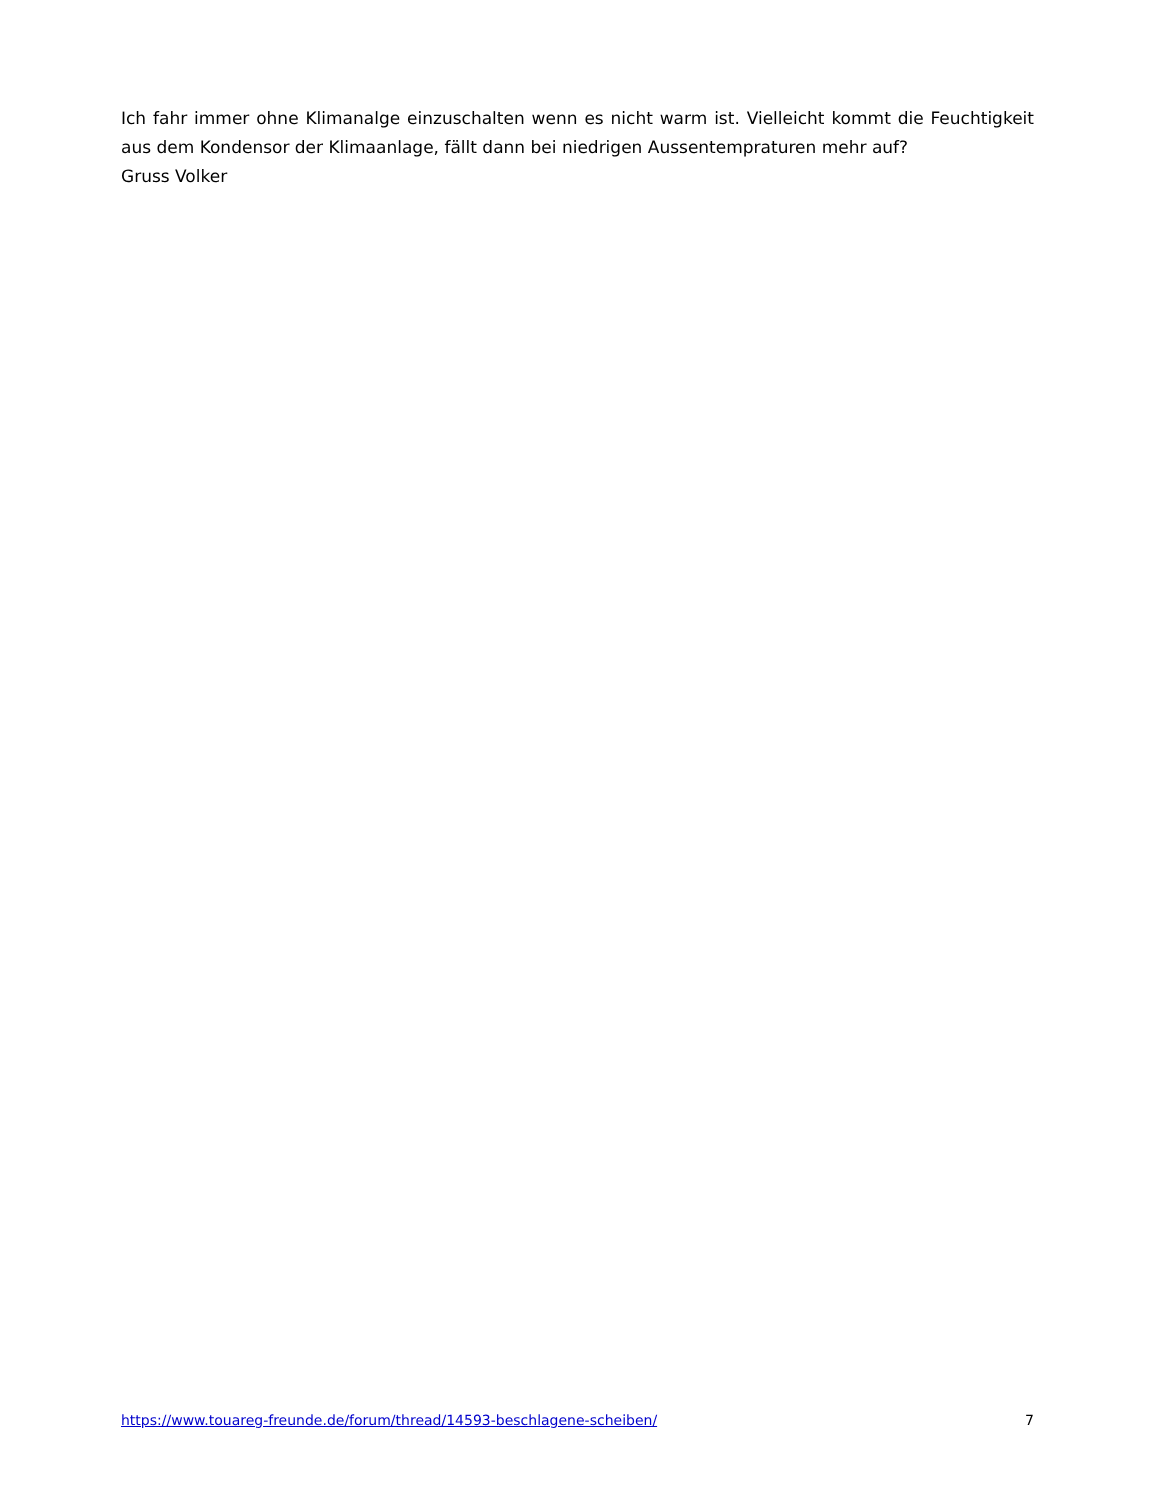Ich fahr immer ohne Klimanalge einzuschalten wenn es nicht warm ist. Vielleicht kommt die Feuchtigkeit aus dem Kondensor der Klimaanlage, fällt dann bei niedrigen Aussentempraturen mehr auf?
Gruss Volker
https://www.touareg-freunde.de/forum/thread/14593-beschlagene-scheiben/ 7